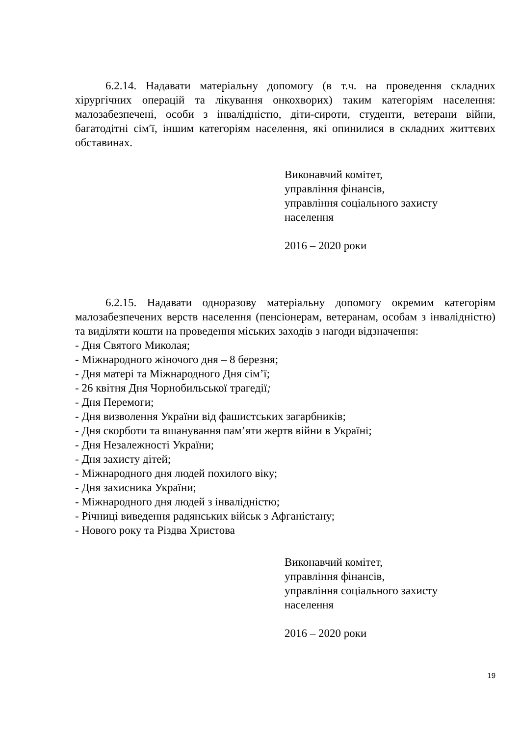6.2.14. Надавати матеріальну допомогу (в т.ч. на проведення складних хірургічних операцій та лікування онкохворих) таким категоріям населення: малозабезпечені, особи з інвалідністю, діти-сироти, студенти, ветерани війни, багатодітні сім′ї, іншим категоріям населення, які опинилися в складних життєвих обставинах.
Виконавчий комітет,
управління фінансів,
управління соціального захисту
населення
2016 – 2020 роки
6.2.15. Надавати одноразову матеріальну допомогу окремим категоріям малозабезпечених верств населення (пенсіонерам, ветеранам, особам з інвалідністю) та виділяти кошти на проведення міських заходів з нагоди відзначення:
- Дня Святого Миколая;
- Міжнародного жіночого дня – 8 березня;
- Дня матері та Міжнародного Дня сім’ї;
- 26 квітня Дня Чорнобильської трагедії;
- Дня Перемоги;
- Дня визволення України від фашистських загарбників;
- Дня скорботи та вшанування пам’яти жертв війни в Україні;
- Дня Незалежності України;
- Дня захисту дітей;
- Міжнародного дня людей похилого віку;
- Дня захисника України;
- Міжнародного дня людей з інвалідністю;
- Річниці виведення радянських військ з Афганістану;
- Нового року та Різдва Христова
Виконавчий комітет,
управління фінансів,
управління соціального захисту
населення
2016 – 2020 роки
19